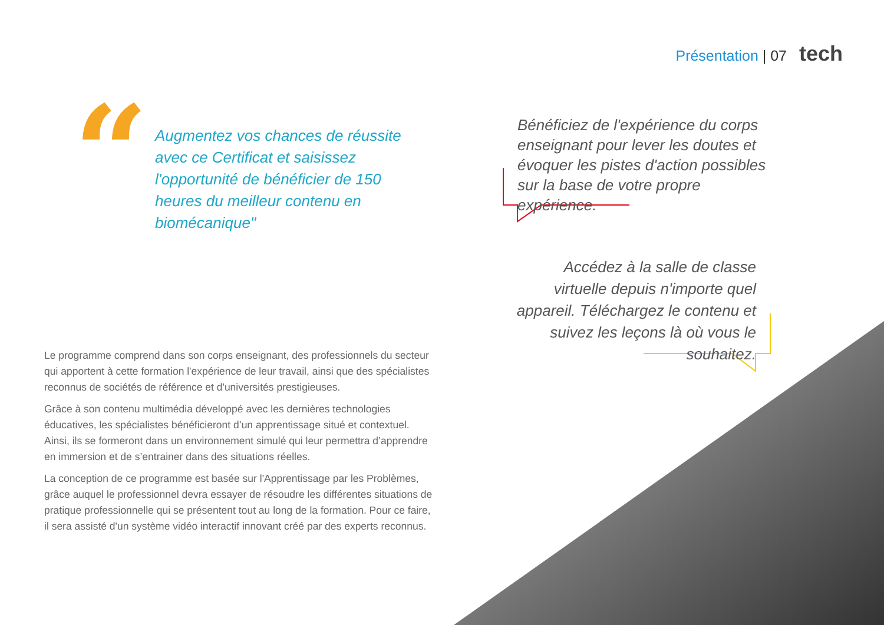Présentation | 07 tech
“
Augmentez vos chances de réussite avec ce Certificat et saisissez l'opportunité de bénéficier de 150 heures du meilleur contenu en biomécanique"
Bénéficiez de l'expérience du corps enseignant pour lever les doutes et évoquer les pistes d'action possibles sur la base de votre propre expérience.
Accédez à la salle de classe virtuelle depuis n'importe quel appareil. Téléchargez le contenu et suivez les leçons là où vous le souhaitez.
Le programme comprend dans son corps enseignant, des professionnels du secteur qui apportent à cette formation l'expérience de leur travail, ainsi que des spécialistes reconnus de sociétés de référence et d'universités prestigieuses.
Grâce à son contenu multimédia développé avec les dernières technologies éducatives, les spécialistes bénéficieront d’un apprentissage situé et contextuel. Ainsi, ils se formeront dans un environnement simulé qui leur permettra d’apprendre en immersion et de s’entrainer dans des situations réelles.
La conception de ce programme est basée sur l'Apprentissage par les Problèmes, grâce auquel le professionnel devra essayer de résoudre les différentes situations de pratique professionnelle qui se présentent tout au long de la formation. Pour ce faire, il sera assisté d'un système vidéo interactif innovant créé par des experts reconnus.